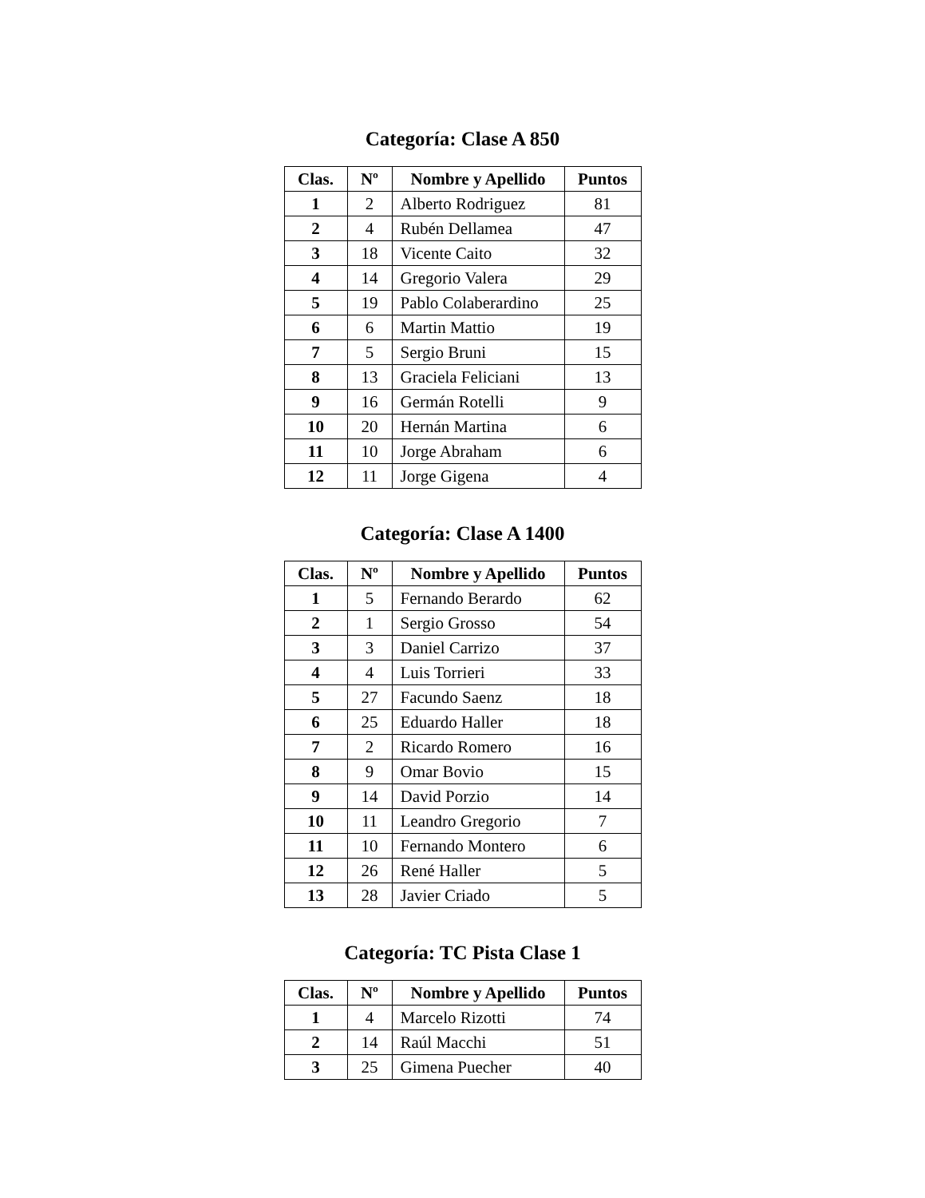Categoría: Clase A 850
| Clas. | Nº | Nombre y Apellido | Puntos |
| --- | --- | --- | --- |
| 1 | 2 | Alberto Rodriguez | 81 |
| 2 | 4 | Rubén Dellamea | 47 |
| 3 | 18 | Vicente Caito | 32 |
| 4 | 14 | Gregorio Valera | 29 |
| 5 | 19 | Pablo Colaberardino | 25 |
| 6 | 6 | Martin Mattio | 19 |
| 7 | 5 | Sergio Bruni | 15 |
| 8 | 13 | Graciela Feliciani | 13 |
| 9 | 16 | Germán Rotelli | 9 |
| 10 | 20 | Hernán Martina | 6 |
| 11 | 10 | Jorge Abraham | 6 |
| 12 | 11 | Jorge Gigena | 4 |
Categoría: Clase A 1400
| Clas. | Nº | Nombre y Apellido | Puntos |
| --- | --- | --- | --- |
| 1 | 5 | Fernando Berardo | 62 |
| 2 | 1 | Sergio Grosso | 54 |
| 3 | 3 | Daniel Carrizo | 37 |
| 4 | 4 | Luis Torrieri | 33 |
| 5 | 27 | Facundo Saenz | 18 |
| 6 | 25 | Eduardo Haller | 18 |
| 7 | 2 | Ricardo Romero | 16 |
| 8 | 9 | Omar Bovio | 15 |
| 9 | 14 | David Porzio | 14 |
| 10 | 11 | Leandro Gregorio | 7 |
| 11 | 10 | Fernando Montero | 6 |
| 12 | 26 | René Haller | 5 |
| 13 | 28 | Javier Criado | 5 |
Categoría: TC Pista Clase 1
| Clas. | Nº | Nombre y Apellido | Puntos |
| --- | --- | --- | --- |
| 1 | 4 | Marcelo Rizotti | 74 |
| 2 | 14 | Raúl Macchi | 51 |
| 3 | 25 | Gimena Puecher | 40 |